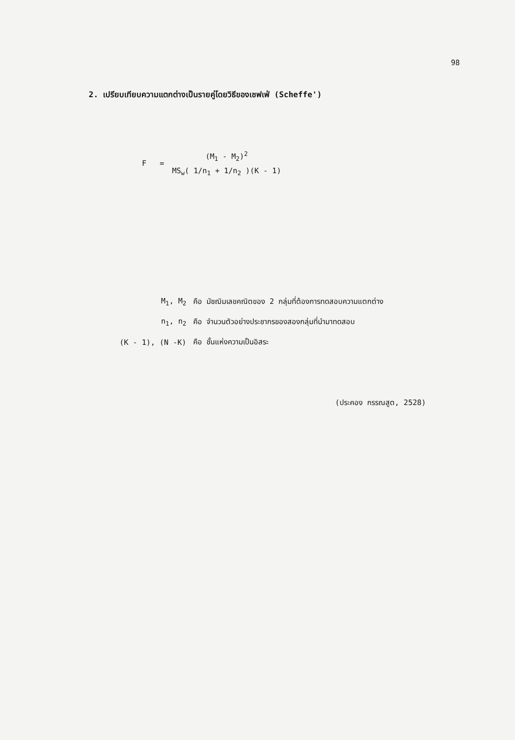98
2. เปรียบเทียบความแตกต่างเป็นรายคู่โดยวิธีของเชฟเฟ่ (Scheffe')
| F = | (M<sub>1</sub> - M<sub>2</sub>)<sup>2</sup> |
| | MS<sub>w</sub>( 1/n<sub>1</sub> + 1/n<sub>2</sub> )(K - 1) |
| M<sub>1</sub>, M<sub>2</sub> | คือ มัชฌิมเลขคณิตของ 2 กลุ่มที่ต้องการทดสอบความแตกต่าง |
| n<sub>1</sub>, n<sub>2</sub> | คือ จำนวนตัวอย่างประชากรของสองกลุ่มที่นำมาทดสอบ |
| (K - 1), (N -K) | คือ ชั้นแห่งความเป็นอิสระ |
(ประคอง กรรณสูต, 2528)